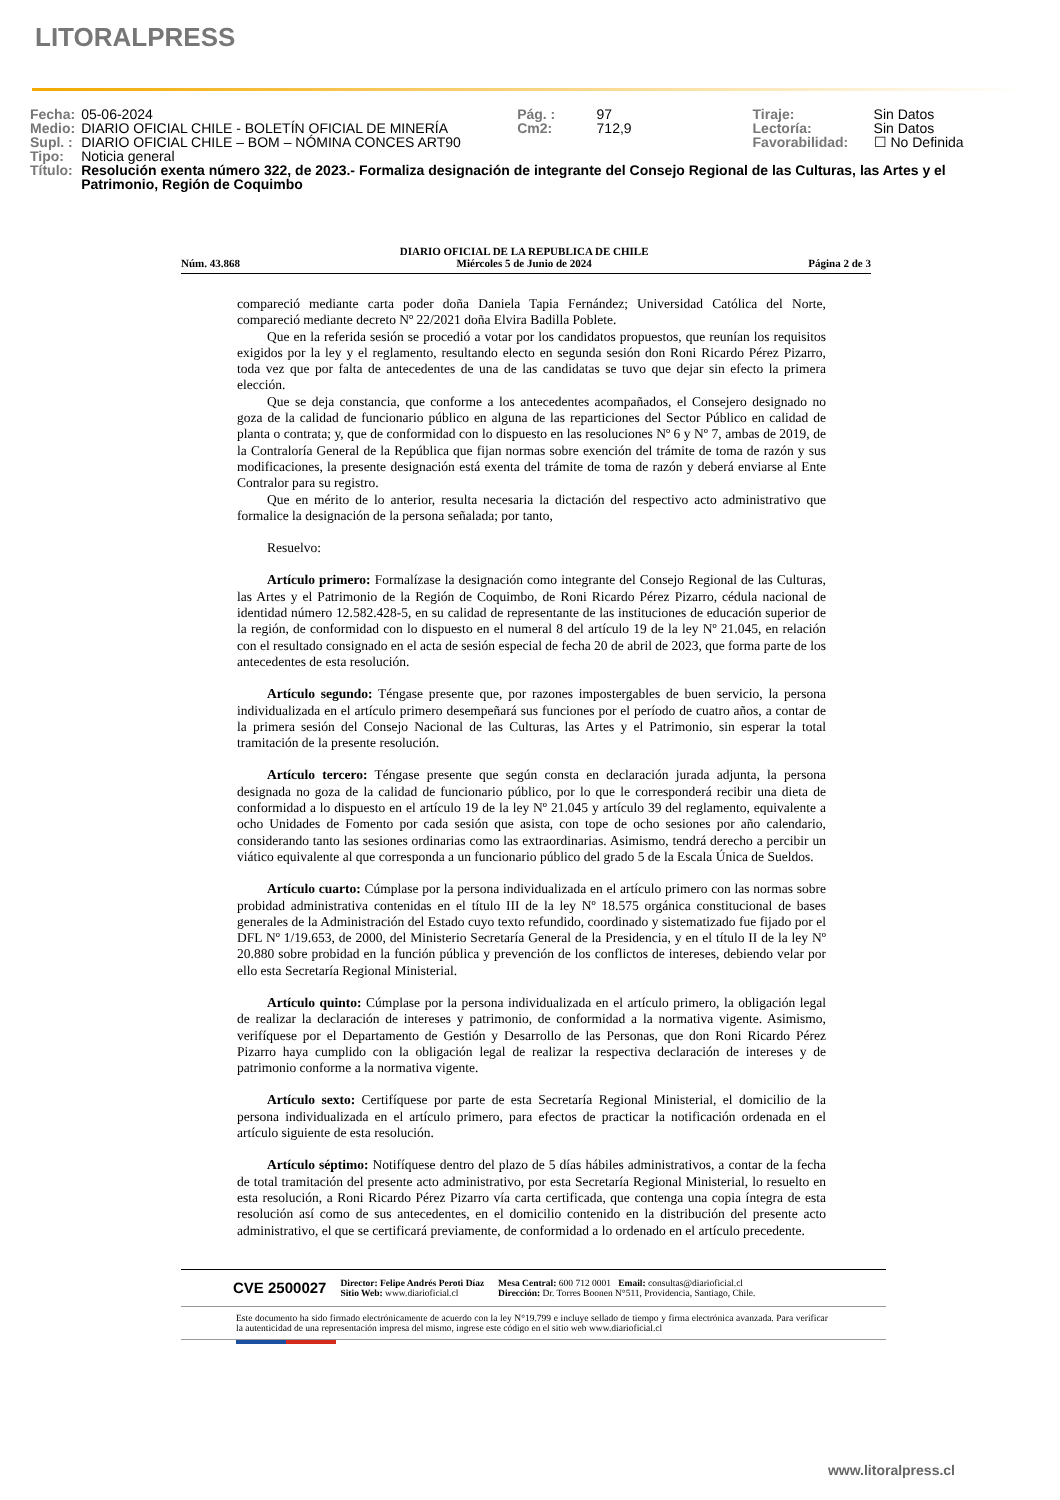LITORALPRESS
| Fecha: | 05-06-2024 | Pág. : | 97 | Tiraje: | Sin Datos |
| Medio: | DIARIO OFICIAL CHILE - BOLETÍN OFICIAL DE MINERÍA | Cm2: | 712,9 | Lectoría: | Sin Datos |
| Supl. : | DIARIO OFICIAL CHILE – BOM – NÓMINA CONCES ART90 | | | Favorabilidad: | ☐ No Definida |
| Tipo: | Noticia general | | | | |
| Título: | Resolución exenta número 322, de 2023.- Formaliza designación de integrante del Consejo Regional de las Culturas, las Artes y el Patrimonio, Región de Coquimbo | | | | |
Núm. 43.868 DIARIO OFICIAL DE LA REPUBLICA DE CHILE
Miércoles 5 de Junio de 2024 Página 2 de 3
compareció mediante carta poder doña Daniela Tapia Fernández; Universidad Católica del Norte, compareció mediante decreto Nº 22/2021 doña Elvira Badilla Poblete.
Que en la referida sesión se procedió a votar por los candidatos propuestos, que reunían los requisitos exigidos por la ley y el reglamento, resultando electo en segunda sesión don Roni Ricardo Pérez Pizarro, toda vez que por falta de antecedentes de una de las candidatas se tuvo que dejar sin efecto la primera elección.
Que se deja constancia, que conforme a los antecedentes acompañados, el Consejero designado no goza de la calidad de funcionario público en alguna de las reparticiones del Sector Público en calidad de planta o contrata; y, que de conformidad con lo dispuesto en las resoluciones Nº 6 y Nº 7, ambas de 2019, de la Contraloría General de la República que fijan normas sobre exención del trámite de toma de razón y sus modificaciones, la presente designación está exenta del trámite de toma de razón y deberá enviarse al Ente Contralor para su registro.
Que en mérito de lo anterior, resulta necesaria la dictación del respectivo acto administrativo que formalice la designación de la persona señalada; por tanto,
Resuelvo:
Artículo primero: Formalízase la designación como integrante del Consejo Regional de las Culturas, las Artes y el Patrimonio de la Región de Coquimbo, de Roni Ricardo Pérez Pizarro, cédula nacional de identidad número 12.582.428-5, en su calidad de representante de las instituciones de educación superior de la región, de conformidad con lo dispuesto en el numeral 8 del artículo 19 de la ley Nº 21.045, en relación con el resultado consignado en el acta de sesión especial de fecha 20 de abril de 2023, que forma parte de los antecedentes de esta resolución.
Artículo segundo: Téngase presente que, por razones impostergables de buen servicio, la persona individualizada en el artículo primero desempeñará sus funciones por el período de cuatro años, a contar de la primera sesión del Consejo Nacional de las Culturas, las Artes y el Patrimonio, sin esperar la total tramitación de la presente resolución.
Artículo tercero: Téngase presente que según consta en declaración jurada adjunta, la persona designada no goza de la calidad de funcionario público, por lo que le corresponderá recibir una dieta de conformidad a lo dispuesto en el artículo 19 de la ley Nº 21.045 y artículo 39 del reglamento, equivalente a ocho Unidades de Fomento por cada sesión que asista, con tope de ocho sesiones por año calendario, considerando tanto las sesiones ordinarias como las extraordinarias. Asimismo, tendrá derecho a percibir un viático equivalente al que corresponda a un funcionario público del grado 5 de la Escala Única de Sueldos.
Artículo cuarto: Cúmplase por la persona individualizada en el artículo primero con las normas sobre probidad administrativa contenidas en el título III de la ley Nº 18.575 orgánica constitucional de bases generales de la Administración del Estado cuyo texto refundido, coordinado y sistematizado fue fijado por el DFL Nº 1/19.653, de 2000, del Ministerio Secretaría General de la Presidencia, y en el título II de la ley Nº 20.880 sobre probidad en la función pública y prevención de los conflictos de intereses, debiendo velar por ello esta Secretaría Regional Ministerial.
Artículo quinto: Cúmplase por la persona individualizada en el artículo primero, la obligación legal de realizar la declaración de intereses y patrimonio, de conformidad a la normativa vigente. Asimismo, verifíquese por el Departamento de Gestión y Desarrollo de las Personas, que don Roni Ricardo Pérez Pizarro haya cumplido con la obligación legal de realizar la respectiva declaración de intereses y de patrimonio conforme a la normativa vigente.
Artículo sexto: Certifíquese por parte de esta Secretaría Regional Ministerial, el domicilio de la persona individualizada en el artículo primero, para efectos de practicar la notificación ordenada en el artículo siguiente de esta resolución.
Artículo séptimo: Notifíquese dentro del plazo de 5 días hábiles administrativos, a contar de la fecha de total tramitación del presente acto administrativo, por esta Secretaría Regional Ministerial, lo resuelto en esta resolución, a Roni Ricardo Pérez Pizarro vía carta certificada, que contenga una copia íntegra de esta resolución así como de sus antecedentes, en el domicilio contenido en la distribución del presente acto administrativo, el que se certificará previamente, de conformidad a lo ordenado en el artículo precedente.
CVE 2500027 Director: Felipe Andrés Peroti Díaz
Sitio Web: www.diarioficial.cl Mesa Central: 600 712 0001 Email: consultas@diarioficial.cl
Dirección: Dr. Torres Boonen N°511, Providencia, Santiago, Chile.
Este documento ha sido firmado electrónicamente de acuerdo con la ley N°19.799 e incluye sellado de tiempo y firma electrónica avanzada. Para verificar la autenticidad de una representación impresa del mismo, ingrese este código en el sitio web www.diarioficial.cl
www.litoralpress.cl